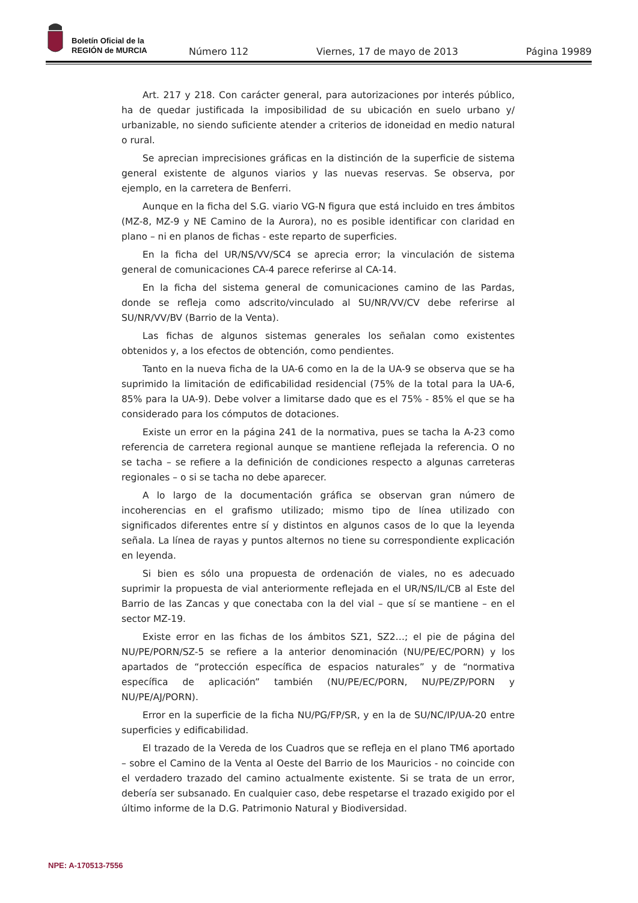Boletín Oficial de la
REGIÓN de MURCIA
Número 112 Viernes, 17 de mayo de 2013 Página 19989
Art. 217 y 218. Con carácter general, para autorizaciones por interés público, ha de quedar justificada la imposibilidad de su ubicación en suelo urbano y/ urbanizable, no siendo suficiente atender a criterios de idoneidad en medio natural o rural.
Se aprecian imprecisiones gráficas en la distinción de la superficie de sistema general existente de algunos viarios y las nuevas reservas. Se observa, por ejemplo, en la carretera de Benferri.
Aunque en la ficha del S.G. viario VG-N figura que está incluido en tres ámbitos (MZ-8, MZ-9 y NE Camino de la Aurora), no es posible identificar con claridad en plano – ni en planos de fichas - este reparto de superficies.
En la ficha del UR/NS/VV/SC4 se aprecia error; la vinculación de sistema general de comunicaciones CA-4 parece referirse al CA-14.
En la ficha del sistema general de comunicaciones camino de las Pardas, donde se refleja como adscrito/vinculado al SU/NR/VV/CV debe referirse al SU/NR/VV/BV (Barrio de la Venta).
Las fichas de algunos sistemas generales los señalan como existentes obtenidos y, a los efectos de obtención, como pendientes.
Tanto en la nueva ficha de la UA-6 como en la de la UA-9 se observa que se ha suprimido la limitación de edificabilidad residencial (75% de la total para la UA-6, 85% para la UA-9). Debe volver a limitarse dado que es el 75% - 85% el que se ha considerado para los cómputos de dotaciones.
Existe un error en la página 241 de la normativa, pues se tacha la A-23 como referencia de carretera regional aunque se mantiene reflejada la referencia. O no se tacha – se refiere a la definición de condiciones respecto a algunas carreteras regionales – o si se tacha no debe aparecer.
A lo largo de la documentación gráfica se observan gran número de incoherencias en el grafismo utilizado; mismo tipo de línea utilizado con significados diferentes entre sí y distintos en algunos casos de lo que la leyenda señala. La línea de rayas y puntos alternos no tiene su correspondiente explicación en leyenda.
Si bien es sólo una propuesta de ordenación de viales, no es adecuado suprimir la propuesta de vial anteriormente reflejada en el UR/NS/IL/CB al Este del Barrio de las Zancas y que conectaba con la del vial – que sí se mantiene – en el sector MZ-19.
Existe error en las fichas de los ámbitos SZ1, SZ2…; el pie de página del NU/PE/PORN/SZ-5 se refiere a la anterior denominación (NU/PE/EC/PORN) y los apartados de “protección específica de espacios naturales” y de “normativa específica de aplicación” también (NU/PE/EC/PORN, NU/PE/ZP/PORN y NU/PE/AJ/PORN).
Error en la superficie de la ficha NU/PG/FP/SR, y en la de SU/NC/IP/UA-20 entre superficies y edificabilidad.
El trazado de la Vereda de los Cuadros que se refleja en el plano TM6 aportado – sobre el Camino de la Venta al Oeste del Barrio de los Mauricios - no coincide con el verdadero trazado del camino actualmente existente. Si se trata de un error, debería ser subsanado. En cualquier caso, debe respetarse el trazado exigido por el último informe de la D.G. Patrimonio Natural y Biodiversidad.
NPE: A-170513-7556